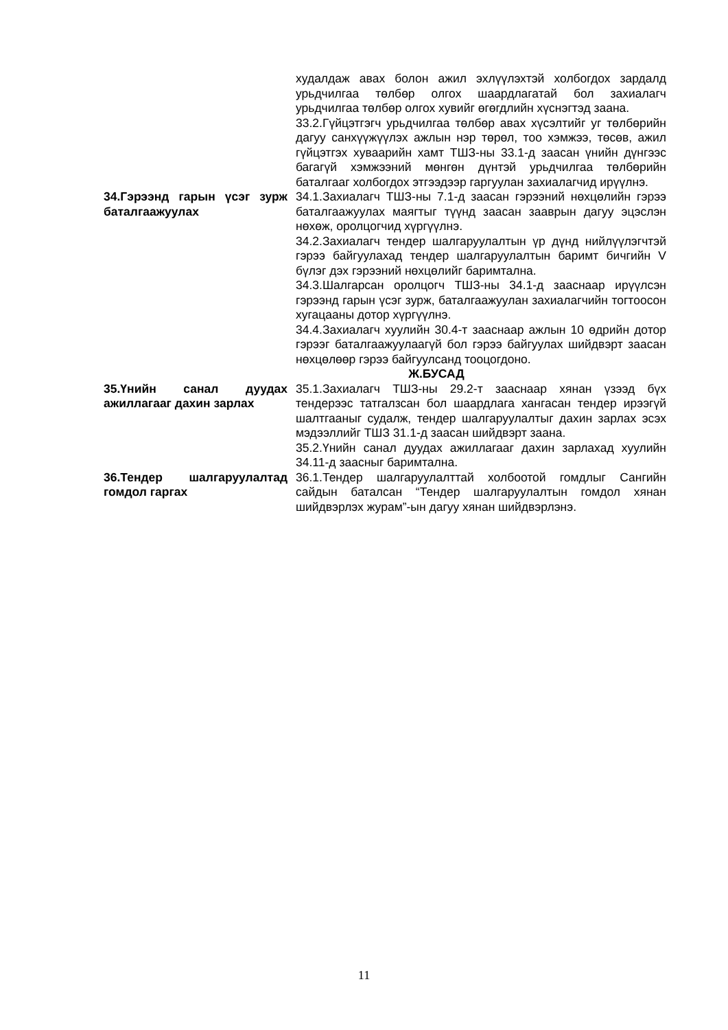худалдаж авах болон ажил эхлүүлэхтэй холбогдох зардалд урьдчилгаа төлбөр олгох шаардлагатай бол захиалагч урьдчилгаа төлбөр олгох хувийг өгөгдлийн хүснэгтэд заана.
33.2.Гүйцэтгэгч урьдчилгаа төлбөр авах хүсэлтийг уг төлбөрийн дагуу санхүүжүүлэх ажлын нэр төрөл, тоо хэмжээ, төсөв, ажил гүйцэтгэх хуваарийн хамт ТШЗ-ны 33.1-д заасан үнийн дүнгээс багагүй хэмжээний мөнгөн дүнтэй урьдчилгаа төлбөрийн баталгааг холбогдох этгээдээр гаргуулан захиалагчид ирүүлнэ.
34.Гэрээнд гарын үсэг зурж баталгаажуулах
34.1.Захиалагч ТШЗ-ны 7.1-д заасан гэрээний нөхцөлийн гэрээ баталгаажуулах маягтыг түүнд заасан зааврын дагуу эцэслэн нөхөж, оролцогчид хүргүүлнэ.
34.2.Захиалагч тендер шалгаруулалтын үр дүнд нийлүүлэгчтэй гэрээ байгуулахад тендер шалгаруулалтын баримт бичгийн V бүлэг дэх гэрээний нөхцөлийг баримтална.
34.3.Шалгарсан оролцогч ТШЗ-ны 34.1-д зааснаар ирүүлсэн гэрээнд гарын үсэг зурж, баталгаажуулан захиалагчийн тогтоосон хугацааны дотор хүргүүлнэ.
34.4.Захиалагч хуулийн 30.4-т зааснаар ажлын 10 өдрийн дотор гэрээг баталгаажуулаагүй бол гэрээ байгуулах шийдвэрт заасан нөхцөлөөр гэрээ байгуулсанд тооцогдоно.
Ж.БУСАД
35.Үнийн санал дуудах ажиллагааг дахин зарлах
35.1.Захиалагч ТШЗ-ны 29.2-т зааснаар хянан үзээд бүх тендерээс татгалзсан бол шаардлага хангасан тендер ирээгүй шалтгааныг судалж, тендер шалгаруулалтыг дахин зарлах эсэх мэдээллийг ТШЗ 31.1-д заасан шийдвэрт заана.
35.2.Үнийн санал дуудах ажиллагааг дахин зарлахад хуулийн 34.11-д заасныг баримтална.
36.Тендер шалгаруулалтад гомдол гаргах
36.1.Тендер шалгаруулалттай холбоотой гомдлыг Сангийн сайдын баталсан “Тендер шалгаруулалтын гомдол хянан шийдвэрлэх журам”-ын дагуу хянан шийдвэрлэнэ.
11